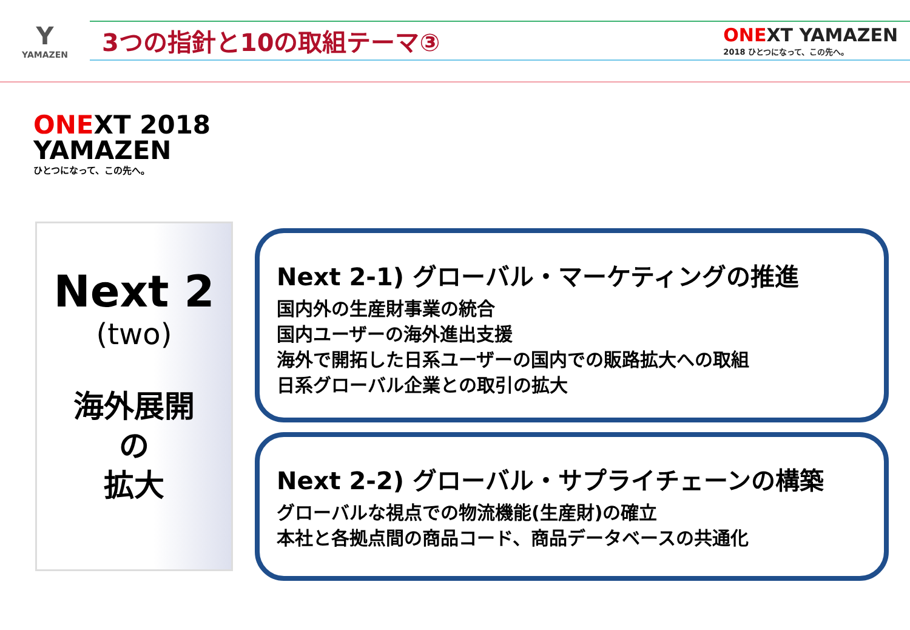Y
YAMAZEN
3つの指針と10の取組テーマ③
ONEXT YAMAZEN
2018 ひとつになって、この先へ。
ONEXT 2018
YAMAZEN
ひとつになって、この先へ。
Next 2
(two)
海外展開
の
拡大
Next 2-1) グローバル・マーケティングの推進
国内外の生産財事業の統合
国内ユーザーの海外進出支援
海外で開拓した日系ユーザーの国内での販路拡大への取組
日系グローバル企業との取引の拡大
Next 2-2) グローバル・サプライチェーンの構築
グローバルな視点での物流機能(生産財)の確立
本社と各拠点間の商品コード、商品データベースの共通化